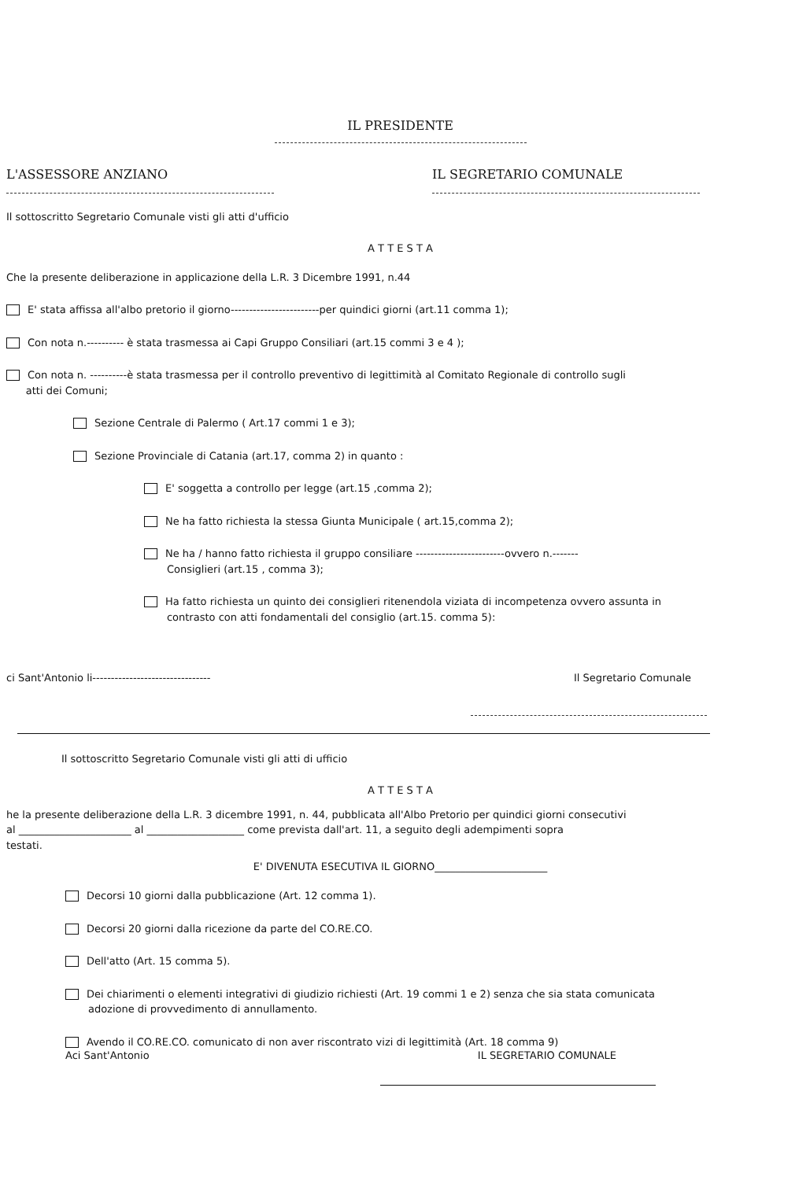IL PRESIDENTE
L'ASSESSORE ANZIANO IL SEGRETARIO COMUNALE
Il sottoscritto Segretario Comunale visti gli atti d'ufficio
A T T E S T A
Che la presente deliberazione in applicazione della L.R. 3 Dicembre 1991, n.44
E' stata affissa all'albo pretorio il giorno------------------------per quindici giorni (art.11 comma 1);
Con nota n.---------- è stata trasmessa ai Capi Gruppo Consiliari (art.15 commi 3 e 4 );
Con nota n. ----------è stata trasmessa per il controllo preventivo di legittimità al Comitato Regionale di controllo sugli
atti dei Comuni;
Sezione Centrale di Palermo ( Art.17 commi 1 e 3);
Sezione Provinciale di Catania (art.17, comma 2) in quanto :
E' soggetta a controllo per legge (art.15 ,comma 2);
Ne ha fatto richiesta la stessa Giunta Municipale ( art.15,comma 2);
Ne ha / hanno fatto richiesta il gruppo consiliare ------------------------ovvero n.-------
Consiglieri (art.15 , comma 3);
Ha fatto richiesta un quinto dei consiglieri ritenendola viziata di incompetenza ovvero assunta in
contrasto con atti fondamentali del consiglio (art.15. comma 5):
ci Sant'Antonio li-------------------------------- Il Segretario Comunale
Il sottoscritto Segretario Comunale visti gli atti di ufficio
A T T E S T A
he la presente deliberazione della L.R. 3 dicembre 1991, n. 44, pubblicata all'Albo Pretorio per quindici giorni consecutivi
al ______________________ al ___________________ come prevista dall'art. 11, a seguito degli adempimenti sopra
testati.
E' DIVENUTA ESECUTIVA IL GIORNO______________________
Decorsi 10 giorni dalla pubblicazione (Art. 12 comma 1).
Decorsi 20 giorni dalla ricezione da parte del CO.RE.CO.
Dell'atto (Art. 15 comma 5).
Dei chiarimenti o elementi integrativi di giudizio richiesti (Art. 19 commi 1 e 2) senza che sia stata comunicata
adozione di provvedimento di annullamento.
Avendo il CO.RE.CO. comunicato di non aver riscontrato vizi di legittimità (Art. 18 comma 9)
Aci Sant'Antonio IL SEGRETARIO COMUNALE